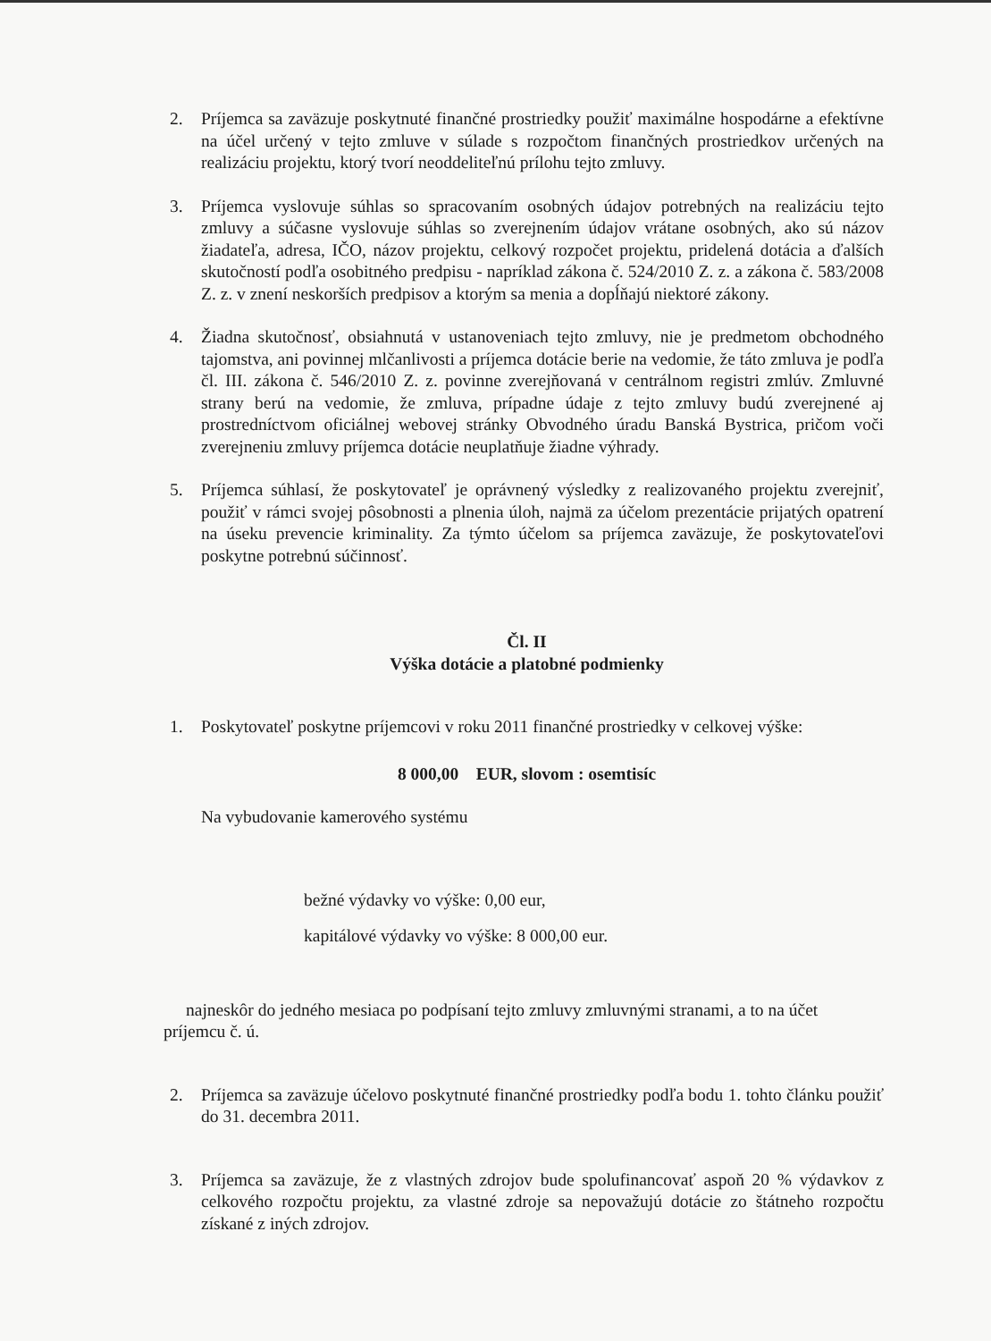2. Príjemca sa zaväzuje poskytnuté finančné prostriedky použiť maximálne hospodárne a efektívne na účel určený v tejto zmluve v súlade s rozpočtom finančných prostriedkov určených na realizáciu projektu, ktorý tvorí neoddeliteľnú prílohu tejto zmluvy.
3. Príjemca vyslovuje súhlas so spracovaním osobných údajov potrebných na realizáciu tejto zmluvy a súčasne vyslovuje súhlas so zverejnením údajov vrátane osobných, ako sú názov žiadateľa, adresa, IČO, názov projektu, celkový rozpočet projektu, pridelená dotácia a ďalších skutočností podľa osobitného predpisu - napríklad zákona č. 524/2010 Z. z. a zákona č. 583/2008 Z. z. v znení neskorších predpisov a ktorým sa menia a dopĺňajú niektoré zákony.
4. Žiadna skutočnosť, obsiahnutá v ustanoveniach tejto zmluvy, nie je predmetom obchodného tajomstva, ani povinnej mlčanlivosti a príjemca dotácie berie na vedomie, že táto zmluva je podľa čl. III. zákona č. 546/2010 Z. z. povinne zverejňovaná v centrálnom registri zmlúv. Zmluvné strany berú na vedomie, že zmluva, prípadne údaje z tejto zmluvy budú zverejnené aj prostredníctvom oficiálnej webovej stránky Obvodného úradu Banská Bystrica, pričom voči zverejneniu zmluvy príjemca dotácie neuplatňuje žiadne výhrady.
5. Príjemca súhlasí, že poskytovateľ je oprávnený výsledky z realizovaného projektu zverejniť, použiť v rámci svojej pôsobnosti a plnenia úloh, najmä za účelom prezentácie prijatých opatrení na úseku prevencie kriminality. Za týmto účelom sa príjemca zaväzuje, že poskytovateľovi poskytne potrebnú súčinnosť.
Čl. II
Výška dotácie a platobné podmienky
1. Poskytovateľ poskytne príjemcovi v roku 2011 finančné prostriedky v celkovej výške:
8 000,00 EUR, slovom : osemtisíc
Na vybudovanie kamerového systému
bežné výdavky vo výške: 0,00 eur,
kapitálové výdavky vo výške: 8 000,00 eur.
najneskôr do jedného mesiaca po podpísaní tejto zmluvy zmluvnými stranami, a to na účet príjemcu č. ú.
2. Príjemca sa zaväzuje účelovo poskytnuté finančné prostriedky podľa bodu 1. tohto článku použiť do 31. decembra 2011.
3. Príjemca sa zaväzuje, že z vlastných zdrojov bude spolufinancovať aspoň 20 % výdavkov z celkového rozpočtu projektu, za vlastné zdroje sa nepovažujú dotácie zo štátneho rozpočtu získané z iných zdrojov.